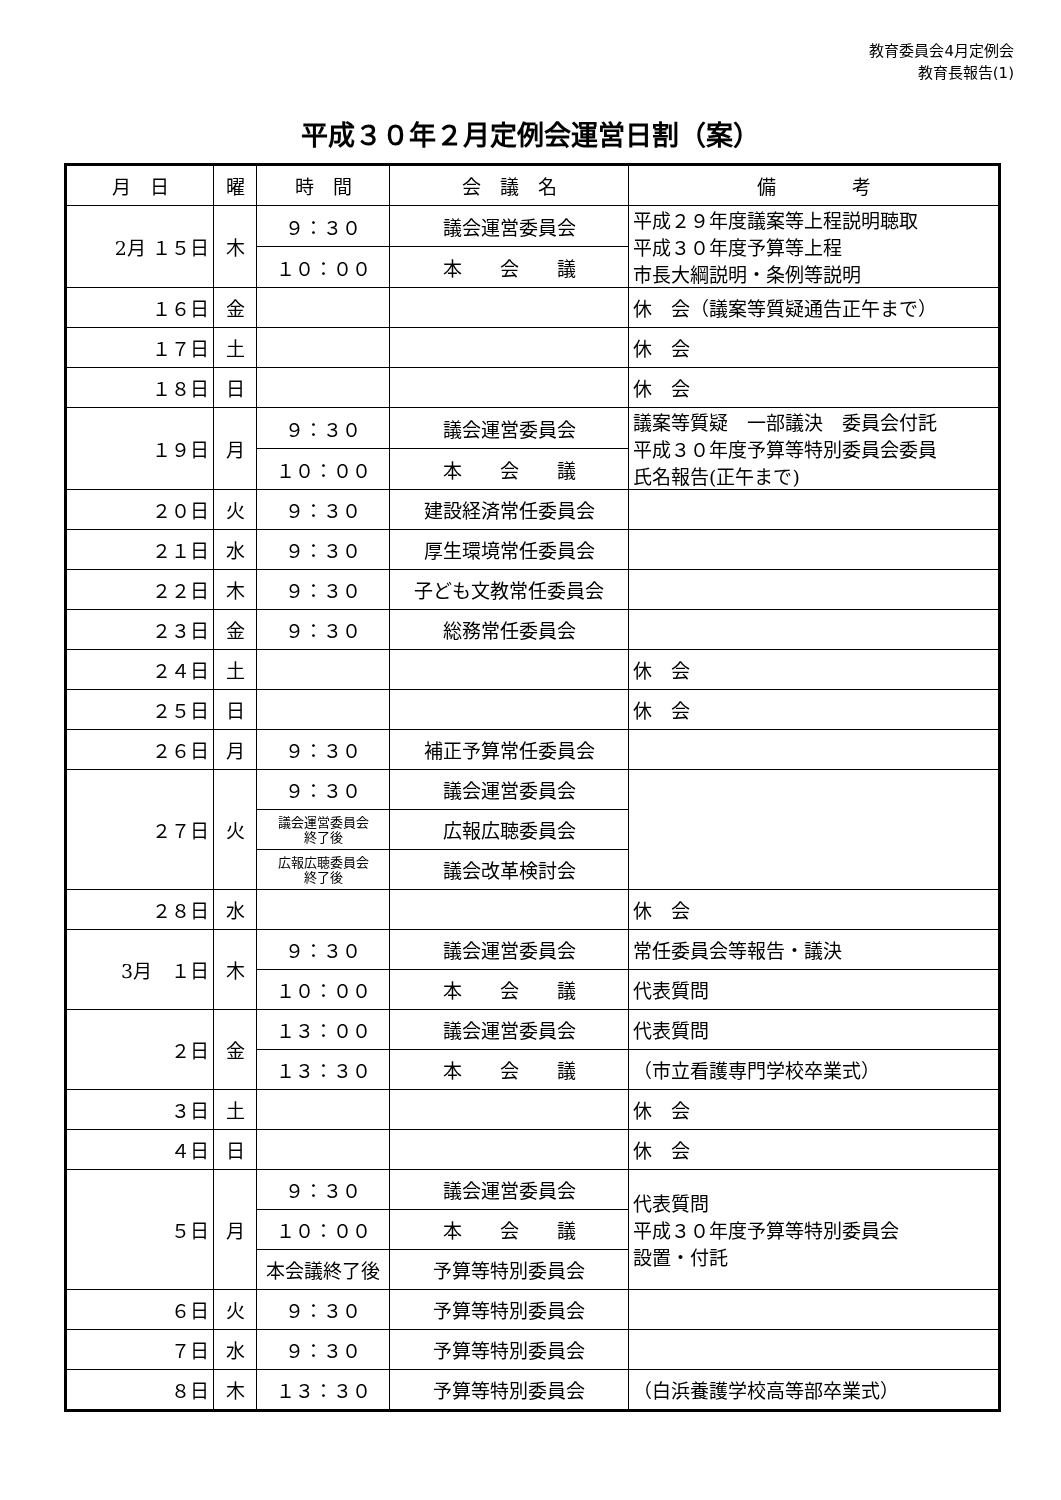教育委員会4月定例会
教育長報告(1)
平成３０年２月定例会運営日割（案）
| 月 日 | 曜 | 時 間 | 会 議 名 | 備 考 |
| --- | --- | --- | --- | --- |
| 2月 １５日 | 木 | ９：３０ | 議会運営委員会 | 平成２９年度議案等上程説明聴取 平成３０年度予算等上程 市長大綱説明・条例等説明 |
| | | １０：００ | 本 会 議 | |
| １６日 | 金 | | | 休 会（議案等質疑通告正午まで） |
| １７日 | 土 | | | 休 会 |
| １８日 | 日 | | | 休 会 |
| １９日 | 月 | ９：３０ | 議会運営委員会 | 議案等質疑 一部議決 委員会付託 平成３０年度予算等特別委員会委員 氏名報告(正午まで) |
| | | １０：００ | 本 会 議 | |
| ２０日 | 火 | ９：３０ | 建設経済常任委員会 | |
| ２１日 | 水 | ９：３０ | 厚生環境常任委員会 | |
| ２２日 | 木 | ９：３０ | 子ども文教常任委員会 | |
| ２３日 | 金 | ９：３０ | 総務常任委員会 | |
| ２４日 | 土 | | | 休 会 |
| ２５日 | 日 | | | 休 会 |
| ２６日 | 月 | ９：３０ | 補正予算常任委員会 | |
| ２７日 | 火 | ９：３０ | 議会運営委員会 | |
| | | 議会運営委員会 終了後 | 広報広聴委員会 | |
| | | 広報広聴委員会 終了後 | 議会改革検討会 | |
| ２８日 | 水 | | | 休 会 |
| 3月 １日 | 木 | ９：３０ | 議会運営委員会 | 常任委員会等報告・議決 |
| | | １０：００ | 本 会 議 | 代表質問 |
| ２日 | 金 | １３：００ | 議会運営委員会 | 代表質問 |
| | | １３：３０ | 本 会 議 | （市立看護専門学校卒業式） |
| ３日 | 土 | | | 休 会 |
| ４日 | 日 | | | 休 会 |
| ５日 | 月 | ９：３０ | 議会運営委員会 | 代表質問 平成３０年度予算等特別委員会 設置・付託 |
| | | １０：００ | 本 会 議 | |
| | | 本会議終了後 | 予算等特別委員会 | |
| ６日 | 火 | ９：３０ | 予算等特別委員会 | |
| ７日 | 水 | ９：３０ | 予算等特別委員会 | |
| ８日 | 木 | １３：３０ | 予算等特別委員会 | （白浜養護学校高等部卒業式） |